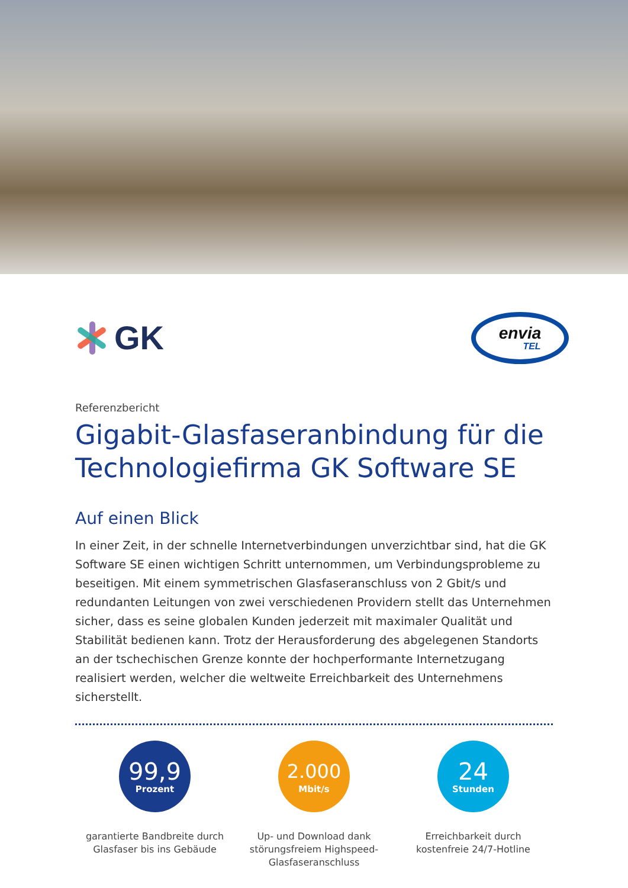GK
envia
TEL
Referenzbericht
Gigabit-Glasfaseranbindung für die Technologiefirma GK Software SE
Auf einen Blick
In einer Zeit, in der schnelle Internetverbindungen unverzichtbar sind, hat die GK Software SE einen wichtigen Schritt unternommen, um Verbindungsprobleme zu beseitigen. Mit einem symmetrischen Glasfaseranschluss von 2 Gbit/s und redundanten Leitungen von zwei verschiedenen Providern stellt das Unternehmen sicher, dass es seine globalen Kunden jederzeit mit maximaler Qualität und Stabilität bedienen kann. Trotz der Herausforderung des abgelegenen Standorts an der tschechischen Grenze konnte der hochperformante Internetzugang realisiert werden, welcher die weltweite Erreichbarkeit des Unternehmens sicherstellt.
99,9
Prozent
garantierte Bandbreite durch Glasfaser bis ins Gebäude
2.000
Mbit/s
Up- und Download dank störungsfreiem Highspeed-Glasfaseranschluss
24
Stunden
Erreichbarkeit durch kostenfreie 24/7-Hotline